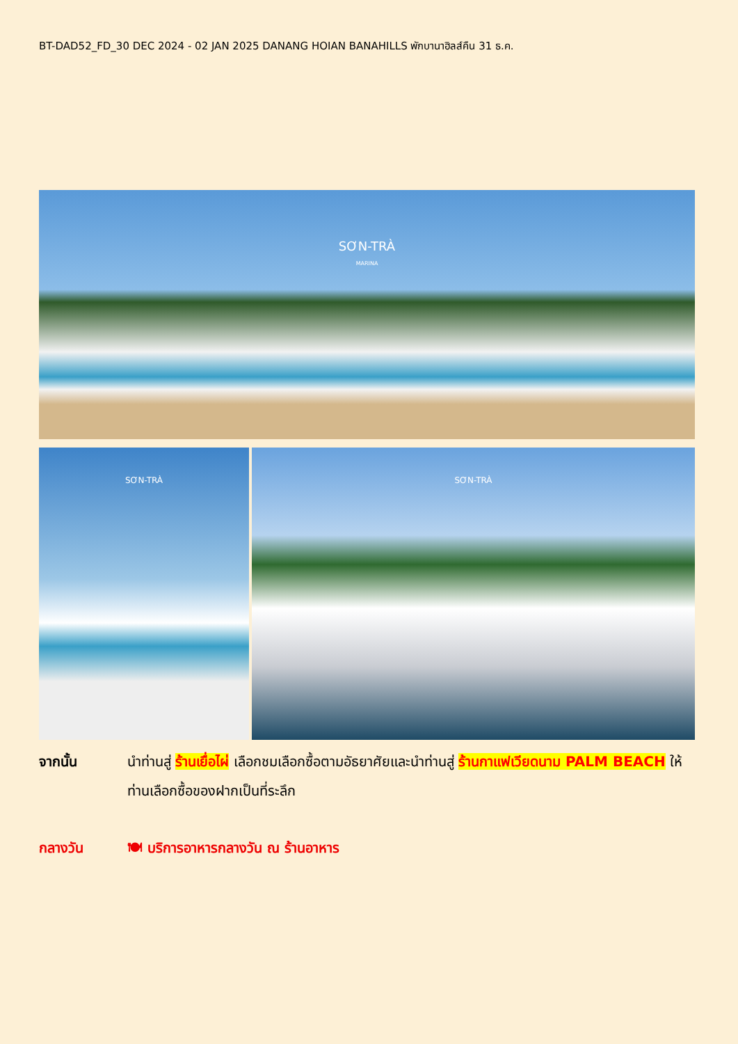BT-DAD52_FD_30 DEC 2024 - 02 JAN 2025 DANANG HOIAN BANAHILLS พักบานาฮิลส์คืน 31 ธ.ค.
SƠN-TRÀ
MARINA
SƠN-TRÀ SƠN-TRÀ
จากนั้น นำท่านสู่ ร้านเยื่อไผ่ เลือกชมเลือกซื้อตามอัธยาศัยและนำท่านสู่ ร้านกาแฟเวียดนาม PALM BEACH ให้ท่านเลือกซื้อของฝากเป็นที่ระลึก
กลางวัน 🍽 บริการอาหารกลางวัน ณ ร้านอาหาร